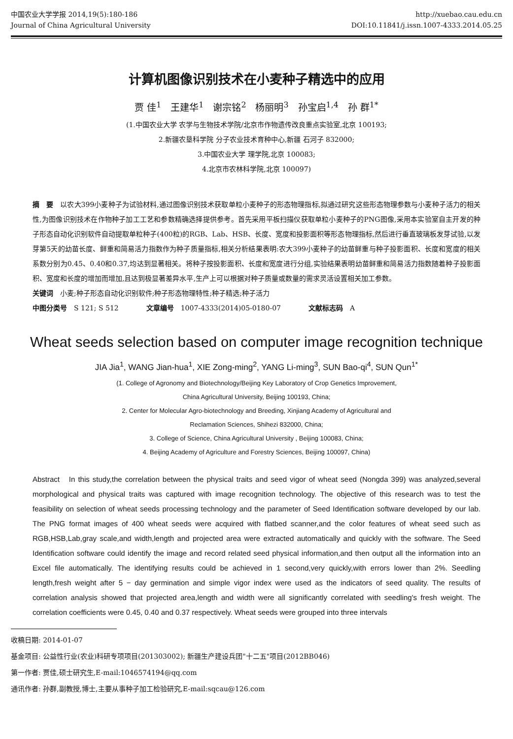中国农业大学学报 2014,19(5):180-186 http://xuebao.cau.edu.cn
Journal of China Agricultural University DOI:10.11841/j.issn.1007-4333.2014.05.25
计算机图像识别技术在小麦种子精选中的应用
贾 佳<sup>1</sup>　王建华<sup>1</sup>　谢宗铭<sup>2</sup>　杨丽明<sup>3</sup>　孙宝启<sup>1,4</sup>　孙 群<sup>1*</sup>
(1.中国农业大学 农学与生物技术学院/北京市作物遗传改良重点实验室,北京 100193;
2.新疆农垦科学院 分子农业技术育种中心,新疆 石河子 832000;
3.中国农业大学 理学院,北京 100083;
4.北京市农林科学院,北京 100097)
摘　要　以农大399小麦种子为试验材料,通过图像识别技术获取单粒小麦种子的形态物理指标,拟通过研究这些形态物理参数与小麦种子活力的相关性,为图像识别技术在作物种子加工工艺和参数精确选择提供参考。首先采用平板扫描仪获取单粒小麦种子的PNG图像,采用本实验室自主开发的种子形态自动化识别软件自动提取单粒种子(400粒)的RGB、Lab、HSB、长度、宽度和投影面积等形态物理指标,然后进行垂直玻璃板发芽试验,以发芽第5天的幼苗长度、鲜重和简易活力指数作为种子质量指标,相关分析结果表明:农大399小麦种子的幼苗鲜重与种子投影面积、长度和宽度的相关系数分别为0.45、0.40和0.37,均达到显著相关。将种子按投影面积、长度和宽度进行分组,实验结果表明幼苗鲜重和简易活力指数随着种子投影面积、宽度和长度的增加而增加,且达到极显著差异水平,生产上可以根据对种子质量或数量的需求灵活设置相关加工参数。
关键词　小麦;种子形态自动化识别软件;种子形态物理特性;种子精选;种子活力
中图分类号　S 121; S 512　　　　文章编号　1007-4333(2014)05-0180-07　　　　文献标志码　A
Wheat seeds selection based on computer image recognition technique
JIA Jia<sup>1</sup>, WANG Jian-hua<sup>1</sup>, XIE Zong-ming<sup>2</sup>, YANG Li-ming<sup>3</sup>, SUN Bao-qi<sup>4</sup>, SUN Qun<sup>1*</sup>
(1. College of Agronomy and Biotechnology/Beijing Key Laboratory of Crop Genetics Improvement,
China Agricultural University, Beijing 100193, China;
2. Center for Molecular Agro-biotechnology and Breeding, Xinjiang Academy of Agricultural and
Reclamation Sciences, Shihezi 832000, China;
3. College of Science, China Agricultural University , Beijing 100083, China;
4. Beijing Academy of Agriculture and Forestry Sciences, Beijing 100097, China)
Abstract　In this study,the correlation between the physical traits and seed vigor of wheat seed (Nongda 399) was analyzed,several morphological and physical traits was captured with image recognition technology. The objective of this research was to test the feasibility on selection of wheat seeds processing technology and the parameter of Seed Identification software developed by our lab. The PNG format images of 400 wheat seeds were acquired with flatbed scanner,and the color features of wheat seed such as RGB,HSB,Lab,gray scale,and width,length and projected area were extracted automatically and quickly with the software. The Seed Identification software could identify the image and record related seed physical information,and then output all the information into an Excel file automatically. The identifying results could be achieved in 1 second,very quickly,with errors lower than 2%. Seedling length,fresh weight after 5 − day germination and simple vigor index were used as the indicators of seed quality. The results of correlation analysis showed that projected area,length and width were all significantly correlated with seedling's fresh weight. The correlation coefficients were 0.45, 0.40 and 0.37 respectively. Wheat seeds were grouped into three intervals
收稿日期: 2014-01-07
基金项目: 公益性行业(农业)科研专项项目(201303002); 新疆生产建设兵团"十二五"项目(2012BB046)
第一作者: 贾佳,硕士研究生,E-mail:1046574194@qq.com
通讯作者: 孙群,副教授,博士,主要从事种子加工检验研究,E-mail:sqcau@126.com